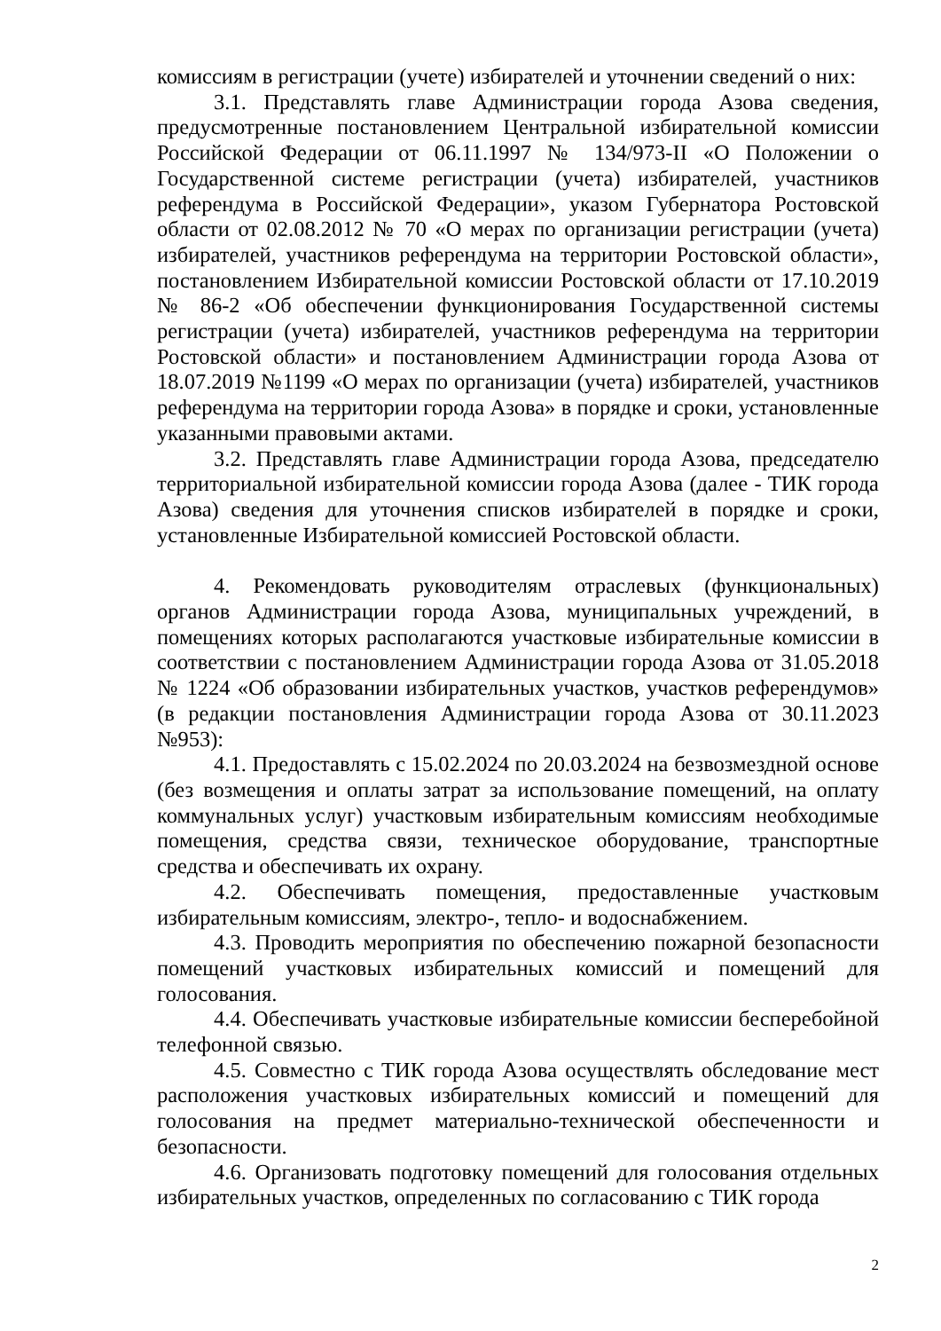комиссиям в регистрации (учете) избирателей и уточнении сведений о них:
3.1. Представлять главе Администрации города Азова сведения, предусмотренные постановлением Центральной избирательной комиссии Российской Федерации от 06.11.1997 № 134/973-II «О Положении о Государственной системе регистрации (учета) избирателей, участников референдума в Российской Федерации», указом Губернатора Ростовской области от 02.08.2012 № 70 «О мерах по организации регистрации (учета) избирателей, участников референдума на территории Ростовской области», постановлением Избирательной комиссии Ростовской области от 17.10.2019 № 86-2 «Об обеспечении функционирования Государственной системы регистрации (учета) избирателей, участников референдума на территории Ростовской области» и постановлением Администрации города Азова от 18.07.2019 №1199 «О мерах по организации (учета) избирателей, участников референдума на территории города Азова» в порядке и сроки, установленные указанными правовыми актами.
3.2. Представлять главе Администрации города Азова, председателю территориальной избирательной комиссии города Азова (далее - ТИК города Азова) сведения для уточнения списков избирателей в порядке и сроки, установленные Избирательной комиссией Ростовской области.
4. Рекомендовать руководителям отраслевых (функциональных) органов Администрации города Азова, муниципальных учреждений, в помещениях которых располагаются участковые избирательные комиссии в соответствии с постановлением Администрации города Азова от 31.05.2018 № 1224 «Об образовании избирательных участков, участков референдумов» (в редакции постановления Администрации города Азова от 30.11.2023 №953):
4.1. Предоставлять с 15.02.2024 по 20.03.2024 на безвозмездной основе (без возмещения и оплаты затрат за использование помещений, на оплату коммунальных услуг) участковым избирательным комиссиям необходимые помещения, средства связи, техническое оборудование, транспортные средства и обеспечивать их охрану.
4.2. Обеспечивать помещения, предоставленные участковым избирательным комиссиям, электро-, тепло- и водоснабжением.
4.3. Проводить мероприятия по обеспечению пожарной безопасности помещений участковых избирательных комиссий и помещений для голосования.
4.4. Обеспечивать участковые избирательные комиссии бесперебойной телефонной связью.
4.5. Совместно с ТИК города Азова осуществлять обследование мест расположения участковых избирательных комиссий и помещений для голосования на предмет материально-технической обеспеченности и безопасности.
4.6. Организовать подготовку помещений для голосования отдельных избирательных участков, определенных по согласованию с ТИК города
2